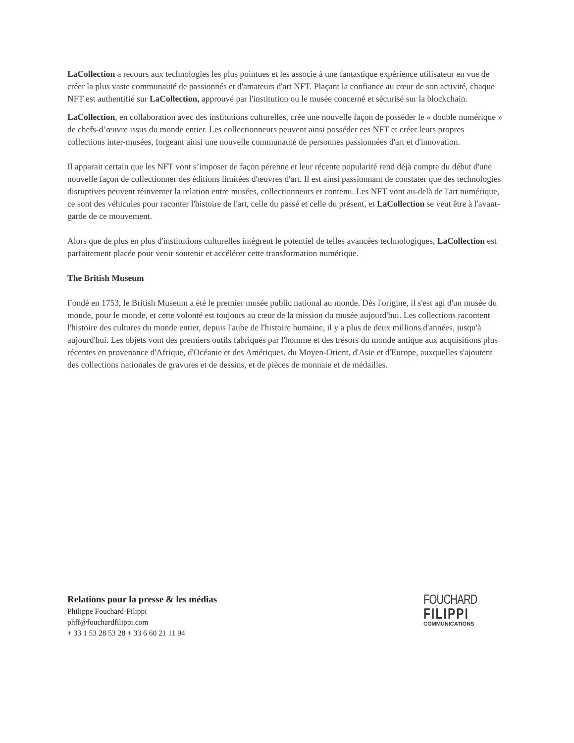LaCollection a recours aux technologies les plus pointues et les associe à une fantastique expérience utilisateur en vue de créer la plus vaste communauté de passionnés et d'amateurs d'art NFT. Plaçant la confiance au cœur de son activité, chaque NFT est authentifié sur LaCollection, approuvé par l'institution ou le musée concerné et sécurisé sur la blockchain.
LaCollection, en collaboration avec des institutions culturelles, crée une nouvelle façon de posséder le « double numérique » de chefs-d’œuvre issus du monde entier. Les collectionneurs peuvent ainsi posséder ces NFT et créer leurs propres collections inter-musées, forgeant ainsi une nouvelle communauté de personnes passionnées d'art et d'innovation.
Il apparait certain que les NFT vont s’imposer de façon pérenne et leur récente popularité rend déjà compte du début d'une nouvelle façon de collectionner des éditions limitées d'œuvres d'art. Il est ainsi passionnant de constater que des technologies disruptives peuvent réinventer la relation entre musées, collectionneurs et contenu. Les NFT vont au-delà de l'art numérique, ce sont des véhicules pour raconter l'histoire de l'art, celle du passé et celle du présent, et LaCollection se veut être à l'avant-garde de ce mouvement.
Alors que de plus en plus d'institutions culturelles intègrent le potentiel de telles avancées technologiques, LaCollection est parfaitement placée pour venir soutenir et accélérer cette transformation numérique.
The British Museum
Fondé en 1753, le British Museum a été le premier musée public national au monde. Dès l'origine, il s'est agi d'un musée du monde, pour le monde, et cette volonté est toujours au cœur de la mission du musée aujourd'hui. Les collections racontent l'histoire des cultures du monde entier, depuis l'aube de l'histoire humaine, il y a plus de deux millions d'années, jusqu'à aujourd'hui. Les objets vont des premiers outils fabriqués par l'homme et des trésors du monde antique aux acquisitions plus récentes en provenance d'Afrique, d'Océanie et des Amériques, du Moyen-Orient, d'Asie et d'Europe, auxquelles s'ajoutent des collections nationales de gravures et de dessins, et de pièces de monnaie et de médailles.
Relations pour la presse & les médias
Philippe Fouchard-Filippi
phff@fouchardfilippi.com
+ 33 1 53 28 53 28 + 33 6 60 21 11 94
FOUCHARD
FILIPPI
COMMUNICATIONS